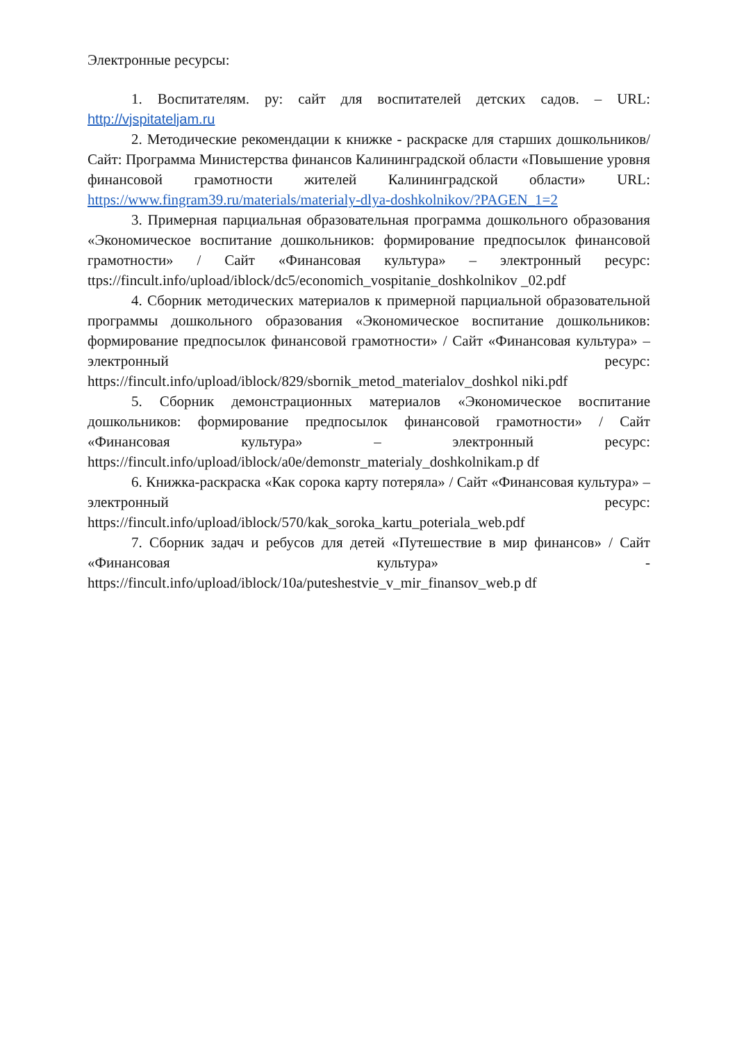Электронные ресурсы:
1. Воспитателям. ру: сайт для воспитателей детских садов. – URL: http://vjspitateljam.ru
2. Методические рекомендации к книжке - раскраске для старших дошкольников/ Сайт: Программа Министерства финансов Калининградской области «Повышение уровня финансовой грамотности жителей Калининградской области» URL: https://www.fingram39.ru/materials/materialy-dlya-doshkolnikov/?PAGEN_1=2
3. Примерная парциальная образовательная программа дошкольного образования «Экономическое воспитание дошкольников: формирование предпосылок финансовой грамотности» / Сайт «Финансовая культура» – электронный ресурс: ttps://fincult.info/upload/iblock/dc5/economich_vospitanie_doshkolnikov _02.pdf
4. Сборник методических материалов к примерной парциальной образовательной программы дошкольного образования «Экономическое воспитание дошкольников: формирование предпосылок финансовой грамотности» / Сайт «Финансовая культура» – электронный ресурс: https://fincult.info/upload/iblock/829/sbornik_metod_materialov_doshkol niki.pdf
5. Сборник демонстрационных материалов «Экономическое воспитание дошкольников: формирование предпосылок финансовой грамотности» / Сайт «Финансовая культура» – электронный ресурс: https://fincult.info/upload/iblock/a0e/demonstr_materialy_doshkolnikam.p df
6. Книжка-раскраска «Как сорока карту потеряла» / Сайт «Финансовая культура» – электронный ресурс: https://fincult.info/upload/iblock/570/kak_soroka_kartu_poteriala_web.pdf
7. Сборник задач и ребусов для детей «Путешествие в мир финансов» / Сайт «Финансовая культура» - https://fincult.info/upload/iblock/10a/puteshestvie_v_mir_finansov_web.p df